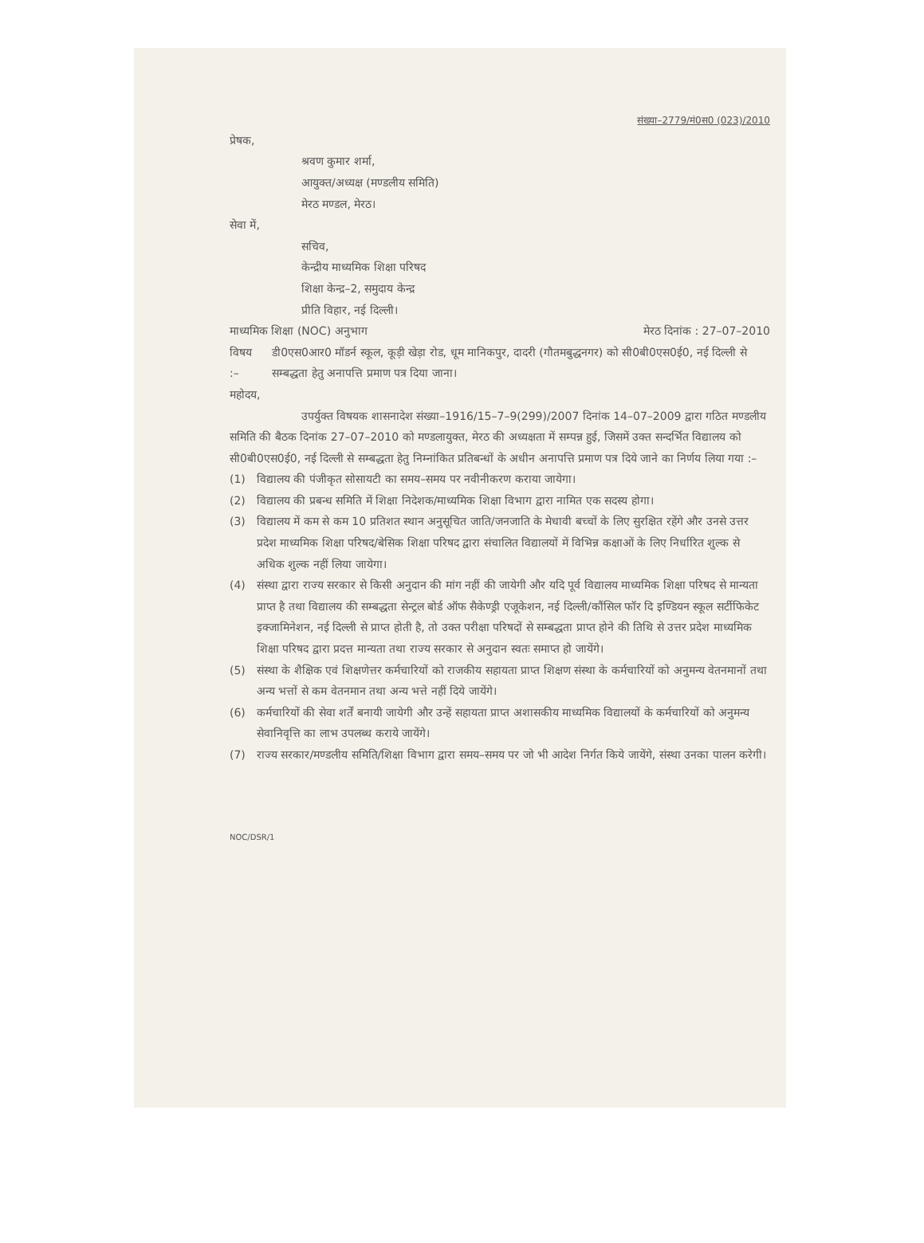संख्या–2779/मं0स0 (023)/2010
प्रेषक,
श्रवण कुमार शर्मा,
आयुक्त/अध्यक्ष (मण्डलीय समिति)
मेरठ मण्डल, मेरठ।
सेवा में,
सचिव,
केन्द्रीय माध्यमिक शिक्षा परिषद
शिक्षा केन्द्र–2, समुदाय केन्द्र
प्रीति विहार, नई दिल्ली।
माध्यमिक शिक्षा (NOC) अनुभाग मेरठ दिनांक : 27–07–2010
विषय :– डी0एस0आर0 मॉडर्न स्कूल, कूड़ी खेड़ा रोड, धूम मानिकपुर, दादरी (गौतमबुद्धनगर) को सी0बी0एस0ई0, नई दिल्ली से सम्बद्धता हेतु अनापत्ति प्रमाण पत्र दिया जाना।
महोदय,
उपर्युक्त विषयक शासनादेश संख्या–1916/15–7–9(299)/2007 दिनांक 14–07–2009 द्वारा गठित मण्डलीय समिति की बैठक दिनांक 27–07–2010 को मण्डलायुक्त, मेरठ की अध्यक्षता में सम्पन्न हुई, जिसमें उक्त सन्दर्भित विद्यालय को सी0बी0एस0ई0, नई दिल्ली से सम्बद्धता हेतु निम्नांकित प्रतिबन्धों के अधीन अनापत्ति प्रमाण पत्र दिये जाने का निर्णय लिया गया :–
(1) विद्यालय की पंजीकृत सोसायटी का समय–समय पर नवीनीकरण कराया जायेगा।
(2) विद्यालय की प्रबन्ध समिति में शिक्षा निदेशक/माध्यमिक शिक्षा विभाग द्वारा नामित एक सदस्य होगा।
(3) विद्यालय में कम से कम 10 प्रतिशत स्थान अनुसूचित जाति/जनजाति के मेधावी बच्चों के लिए सुरक्षित रहेंगे और उनसे उत्तर प्रदेश माध्यमिक शिक्षा परिषद/बेसिक शिक्षा परिषद द्वारा संचालित विद्यालयों में विभिन्न कक्षाओं के लिए निर्धारित शुल्क से अधिक शुल्क नहीं लिया जायेगा।
(4) संस्था द्वारा राज्य सरकार से किसी अनुदान की मांग नहीं की जायेगी और यदि पूर्व विद्यालय माध्यमिक शिक्षा परिषद से मान्यता प्राप्त है तथा विद्यालय की सम्बद्धता सेन्ट्रल बोर्ड ऑफ सैकेण्ड्री एजूकेशन, नई दिल्ली/कौंसिल फॉर दि इण्डियन स्कूल सर्टीफिकेट इक्जामिनेशन, नई दिल्ली से प्राप्त होती है, तो उक्त परीक्षा परिषदों से सम्बद्धता प्राप्त होने की तिथि से उत्तर प्रदेश माध्यमिक शिक्षा परिषद द्वारा प्रदत्त मान्यता तथा राज्य सरकार से अनुदान स्वतः समाप्त हो जायेंगे।
(5) संस्था के शैक्षिक एवं शिक्षणेत्तर कर्मचारियों को राजकीय सहायता प्राप्त शिक्षण संस्था के कर्मचारियों को अनुमन्य वेतनमानों तथा अन्य भत्तों से कम वेतनमान तथा अन्य भत्ते नहीं दिये जायेंगे।
(6) कर्मचारियों की सेवा शर्तें बनायी जायेगी और उन्हें सहायता प्राप्त अशासकीय माध्यमिक विद्यालयों के कर्मचारियों को अनुमन्य सेवानिवृत्ति का लाभ उपलब्ध कराये जायेंगे।
(7) राज्य सरकार/मण्डलीय समिति/शिक्षा विभाग द्वारा समय–समय पर जो भी आदेश निर्गत किये जायेंगे, संस्था उनका पालन करेगी।
NOC/DSR/1